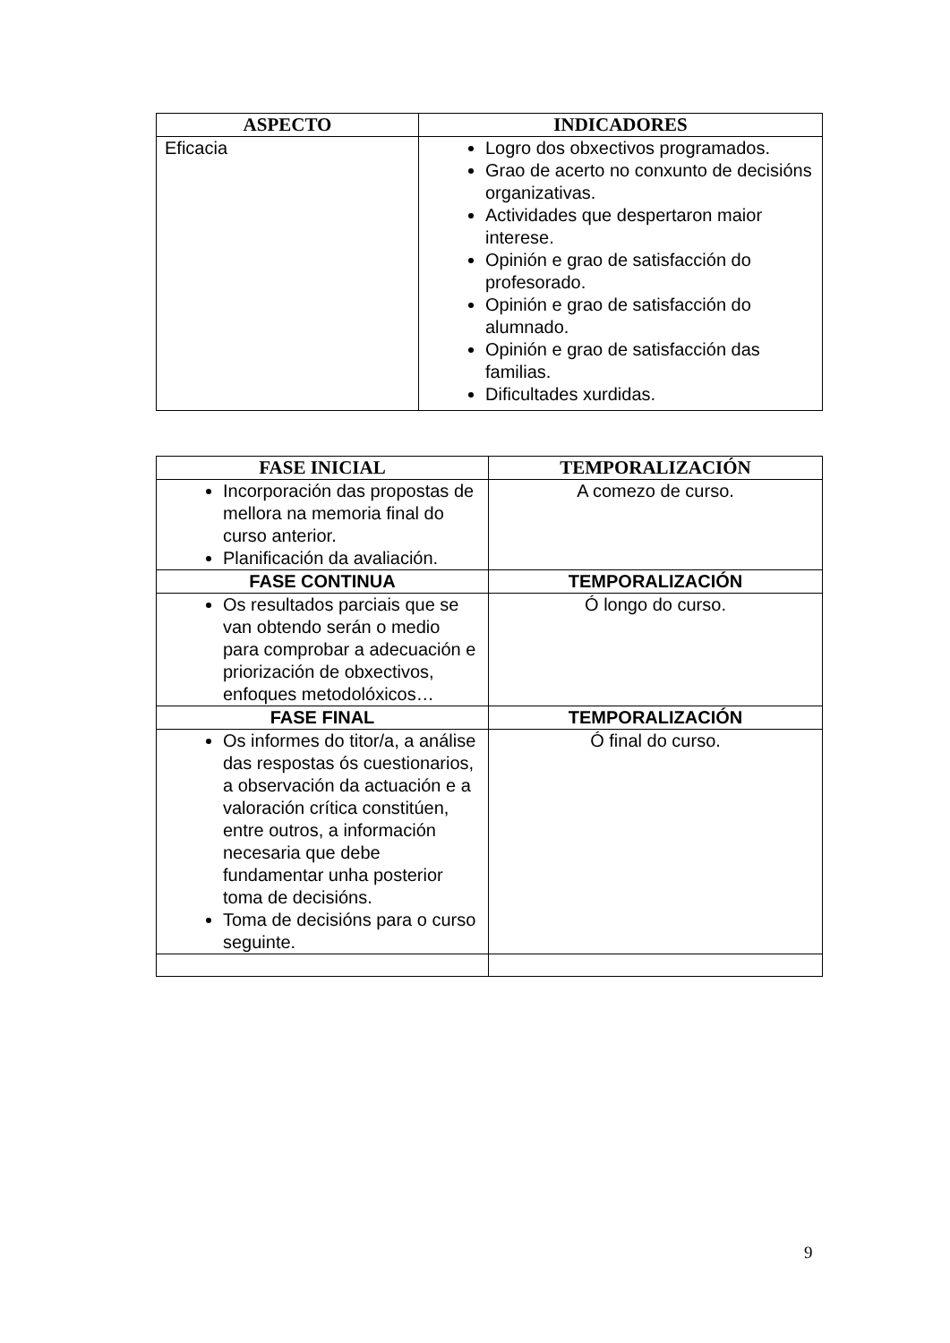| ASPECTO | INDICADORES |
| --- | --- |
| Eficacia | Logro dos obxectivos programados. Grao de acerto no conxunto de decisións organizativas. Actividades que despertaron maior interese. Opinión e grao de satisfacción do profesorado. Opinión e grao de satisfacción do alumnado. Opinión e grao de satisfacción das familias. Dificultades xurdidas. |
| FASE INICIAL | TEMPORALIZACIÓN |
| --- | --- |
| Incorporación das propostas de mellora na memoria final do curso anterior. Planificación da avaliación. | A comezo de curso. |
| FASE CONTINUA | TEMPORALIZACIÓN |
| Os resultados parciais que se van obtendo serán o medio para comprobar a adecuación e priorización de obxectivos, enfoques metodolóxicos… | Ó longo do curso. |
| FASE FINAL | TEMPORALIZACIÓN |
| Os informes do titor/a, a análise das respostas ós cuestionarios, a observación da actuación e a valoración crítica constitúen, entre outros, a información necesaria que debe fundamentar unha posterior toma de decisións. Toma de decisións para o curso seguinte. | Ó final do curso. |
9